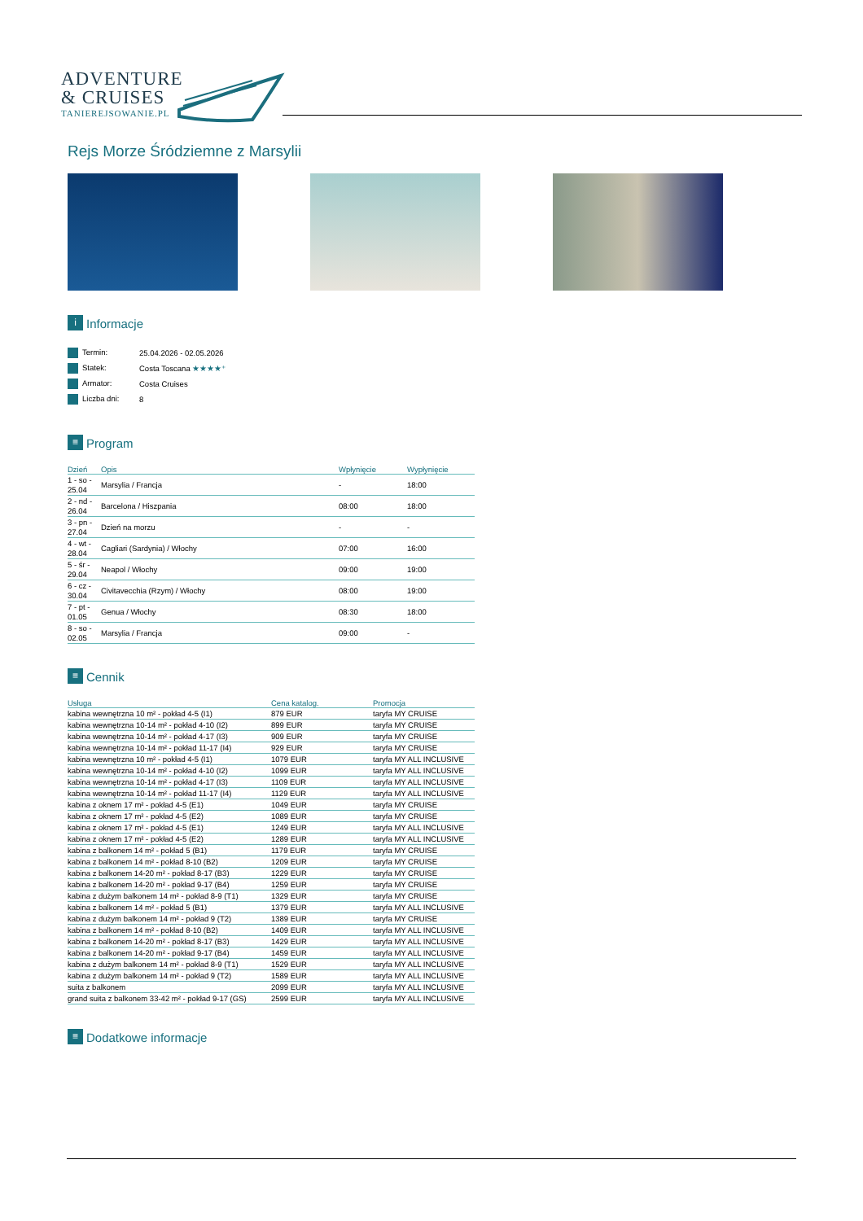ADVENTURE
& CRUISES
TANIEREJSOWANIE.PL
Rejs Morze Śródziemne z Marsylii
i Informacje
| Termin: | 25.04.2026 - 02.05.2026 |
| Statek: | Costa Toscana ★★★★⁺ |
| Armator: | Costa Cruises |
| Liczba dni: | 8 |
≡ Program
| Dzień | Opis | Wpłynięcie | Wypłynięcie |
| --- | --- | --- | --- |
| 1 - so - 25.04 | Marsylia / Francja | - | 18:00 |
| 2 - nd - 26.04 | Barcelona / Hiszpania | 08:00 | 18:00 |
| 3 - pn - 27.04 | Dzień na morzu | - | - |
| 4 - wt - 28.04 | Cagliari (Sardynia) / Włochy | 07:00 | 16:00 |
| 5 - śr - 29.04 | Neapol / Włochy | 09:00 | 19:00 |
| 6 - cz - 30.04 | Civitavecchia (Rzym) / Włochy | 08:00 | 19:00 |
| 7 - pt - 01.05 | Genua / Włochy | 08:30 | 18:00 |
| 8 - so - 02.05 | Marsylia / Francja | 09:00 | - |
≡ Cennik
| Usługa | Cena katalog. | Promocja |
| --- | --- | --- |
| kabina wewnętrzna 10 m² - pokład 4-5 (I1) | 879 EUR | taryfa MY CRUISE |
| kabina wewnętrzna 10-14 m² - pokład 4-10 (I2) | 899 EUR | taryfa MY CRUISE |
| kabina wewnętrzna 10-14 m² - pokład 4-17 (I3) | 909 EUR | taryfa MY CRUISE |
| kabina wewnętrzna 10-14 m² - pokład 11-17 (I4) | 929 EUR | taryfa MY CRUISE |
| kabina wewnętrzna 10 m² - pokład 4-5 (I1) | 1079 EUR | taryfa MY ALL INCLUSIVE |
| kabina wewnętrzna 10-14 m² - pokład 4-10 (I2) | 1099 EUR | taryfa MY ALL INCLUSIVE |
| kabina wewnętrzna 10-14 m² - pokład 4-17 (I3) | 1109 EUR | taryfa MY ALL INCLUSIVE |
| kabina wewnętrzna 10-14 m² - pokład 11-17 (I4) | 1129 EUR | taryfa MY ALL INCLUSIVE |
| kabina z oknem 17 m² - pokład 4-5 (E1) | 1049 EUR | taryfa MY CRUISE |
| kabina z oknem 17 m² - pokład 4-5 (E2) | 1089 EUR | taryfa MY CRUISE |
| kabina z oknem 17 m² - pokład 4-5 (E1) | 1249 EUR | taryfa MY ALL INCLUSIVE |
| kabina z oknem 17 m² - pokład 4-5 (E2) | 1289 EUR | taryfa MY ALL INCLUSIVE |
| kabina z balkonem 14 m² - pokład 5 (B1) | 1179 EUR | taryfa MY CRUISE |
| kabina z balkonem 14 m² - pokład 8-10 (B2) | 1209 EUR | taryfa MY CRUISE |
| kabina z balkonem 14-20 m² - pokład 8-17 (B3) | 1229 EUR | taryfa MY CRUISE |
| kabina z balkonem 14-20 m² - pokład 9-17 (B4) | 1259 EUR | taryfa MY CRUISE |
| kabina z dużym balkonem 14 m² - pokład 8-9 (T1) | 1329 EUR | taryfa MY CRUISE |
| kabina z balkonem 14 m² - pokład 5 (B1) | 1379 EUR | taryfa MY ALL INCLUSIVE |
| kabina z dużym balkonem 14 m² - pokład 9 (T2) | 1389 EUR | taryfa MY CRUISE |
| kabina z balkonem 14 m² - pokład 8-10 (B2) | 1409 EUR | taryfa MY ALL INCLUSIVE |
| kabina z balkonem 14-20 m² - pokład 8-17 (B3) | 1429 EUR | taryfa MY ALL INCLUSIVE |
| kabina z balkonem 14-20 m² - pokład 9-17 (B4) | 1459 EUR | taryfa MY ALL INCLUSIVE |
| kabina z dużym balkonem 14 m² - pokład 8-9 (T1) | 1529 EUR | taryfa MY ALL INCLUSIVE |
| kabina z dużym balkonem 14 m² - pokład 9 (T2) | 1589 EUR | taryfa MY ALL INCLUSIVE |
| suita z balkonem | 2099 EUR | taryfa MY ALL INCLUSIVE |
| grand suita z balkonem 33-42 m² - pokład 9-17 (GS) | 2599 EUR | taryfa MY ALL INCLUSIVE |
≡ Dodatkowe informacje